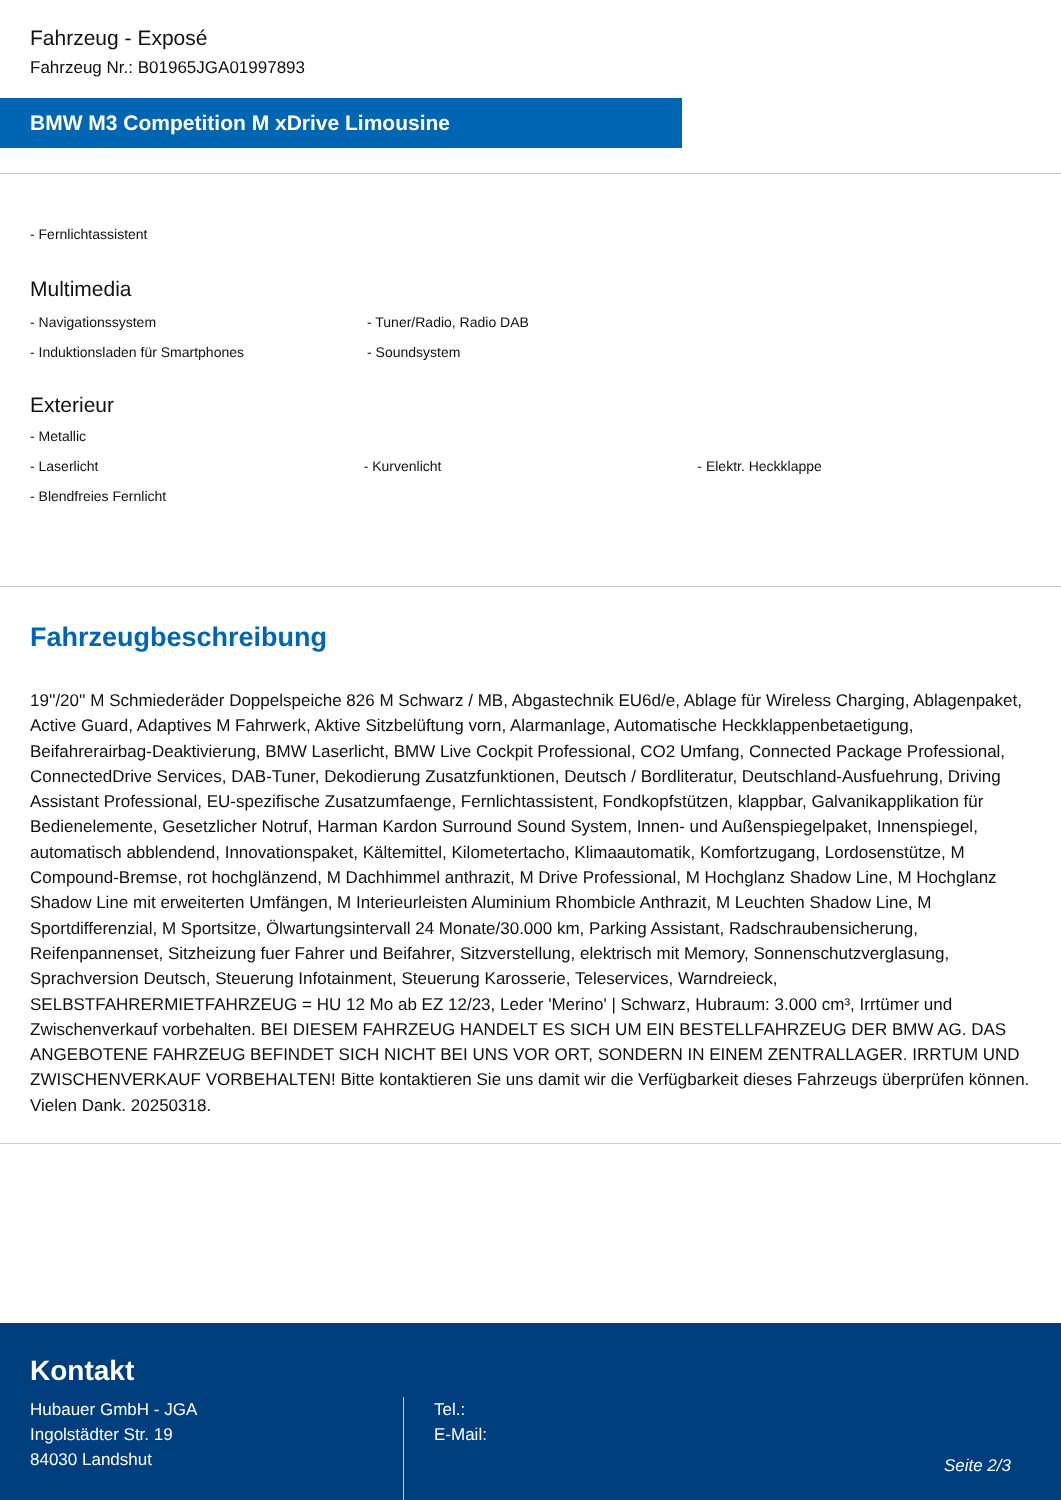Fahrzeug - Exposé
Fahrzeug Nr.: B01965JGA01997893
BMW M3 Competition M xDrive Limousine
- Fernlichtassistent
Multimedia
- Navigationssystem - Tuner/Radio, Radio DAB
- Induktionsladen für Smartphones - Soundsystem
Exterieur
- Metallic
- Laserlicht - Kurvenlicht - Elektr. Heckklappe
- Blendfreies Fernlicht
Fahrzeugbeschreibung
19''/20'' M Schmiederäder Doppelspeiche 826 M Schwarz / MB, Abgastechnik EU6d/e, Ablage für Wireless Charging, Ablagenpaket, Active Guard, Adaptives M Fahrwerk, Aktive Sitzbelüftung vorn, Alarmanlage, Automatische Heckklappenbetaetigung, Beifahrerairbag-Deaktivierung, BMW Laserlicht, BMW Live Cockpit Professional, CO2 Umfang, Connected Package Professional, ConnectedDrive Services, DAB-Tuner, Dekodierung Zusatzfunktionen, Deutsch / Bordliteratur, Deutschland-Ausfuehrung, Driving Assistant Professional, EU-spezifische Zusatzumfaenge, Fernlichtassistent, Fondkopfstützen, klappbar, Galvanikapplikation für Bedienelemente, Gesetzlicher Notruf, Harman Kardon Surround Sound System, Innen- und Außenspiegelpaket, Innenspiegel, automatisch abblendend, Innovationspaket, Kältemittel, Kilometertacho, Klimaautomatik, Komfortzugang, Lordosenstütze, M Compound-Bremse, rot hochglänzend, M Dachhimmel anthrazit, M Drive Professional, M Hochglanz Shadow Line, M Hochglanz Shadow Line mit erweiterten Umfängen, M Interieurleisten Aluminium Rhombicle Anthrazit, M Leuchten Shadow Line, M Sportdifferenzial, M Sportsitze, Ölwartungsintervall 24 Monate/30.000 km, Parking Assistant, Radschraubensicherung, Reifenpannenset, Sitzheizung fuer Fahrer und Beifahrer, Sitzverstellung, elektrisch mit Memory, Sonnenschutzverglasung, Sprachversion Deutsch, Steuerung Infotainment, Steuerung Karosserie, Teleservices, Warndreieck, SELBSTFAHRERMIETFAHRZEUG = HU 12 Mo ab EZ 12/23, Leder 'Merino' | Schwarz, Hubraum: 3.000 cm³, Irrtümer und Zwischenverkauf vorbehalten. BEI DIESEM FAHRZEUG HANDELT ES SICH UM EIN BESTELLFAHRZEUG DER BMW AG. DAS ANGEBOTENE FAHRZEUG BEFINDET SICH NICHT BEI UNS VOR ORT, SONDERN IN EINEM ZENTRALLAGER. IRRTUM UND ZWISCHENVERKAUF VORBEHALTEN! Bitte kontaktieren Sie uns damit wir die Verfügbarkeit dieses Fahrzeugs überprüfen können. Vielen Dank. 20250318.
Kontakt
Hubauer GmbH - JGA
Ingolstädter Str. 19
84030 Landshut
Tel.:
E-Mail:
Seite 2/3